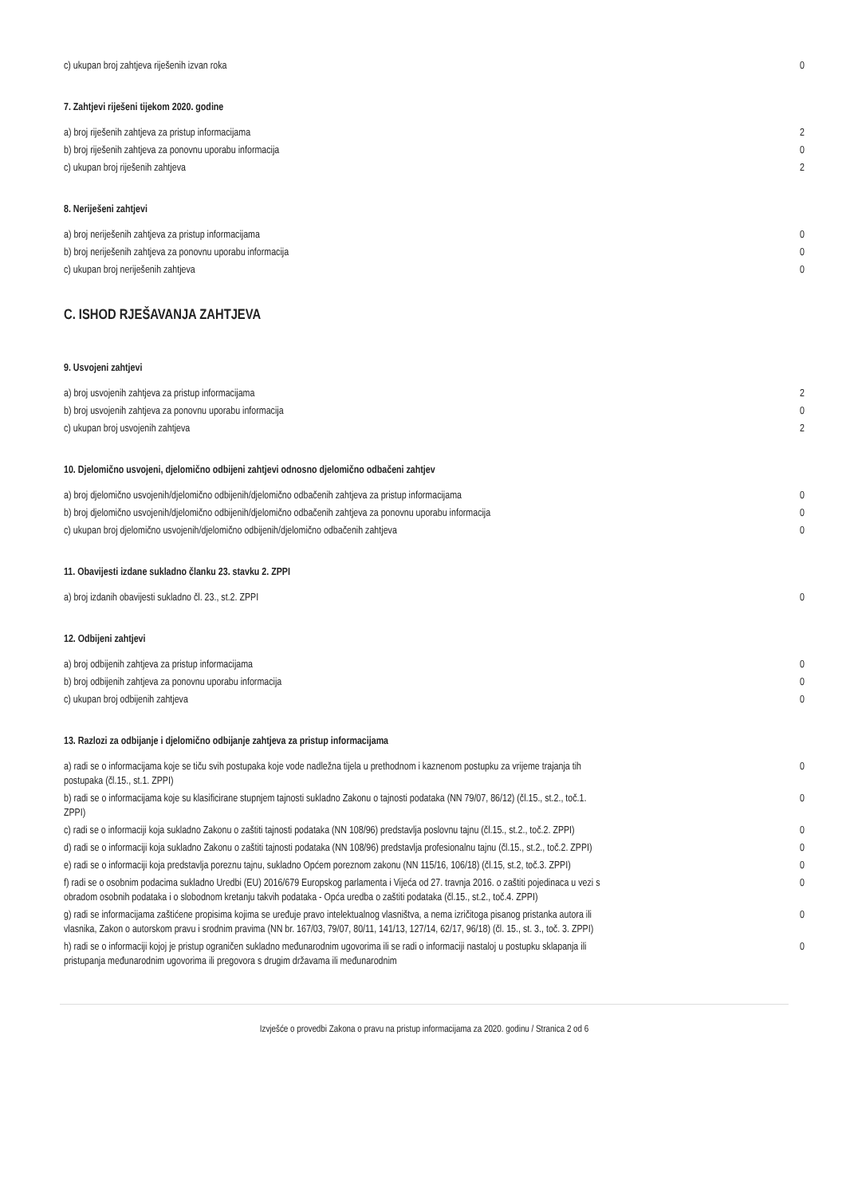| c) ukupan broj zahtjeva riješenih izvan roka | 0 |
7. Zahtjevi riješeni tijekom 2020. godine
| a) broj riješenih zahtjeva za pristup informacijama | 2 |
| b) broj riješenih zahtjeva za ponovnu uporabu informacija | 0 |
| c) ukupan broj riješenih zahtjeva | 2 |
8. Neriješeni zahtjevi
| a) broj neriješenih zahtjeva za pristup informacijama | 0 |
| b) broj neriješenih zahtjeva za ponovnu uporabu informacija | 0 |
| c) ukupan broj neriješenih zahtjeva | 0 |
C. ISHOD RJEŠAVANJA ZAHTJEVA
9. Usvojeni zahtjevi
| a) broj usvojenih zahtjeva za pristup informacijama | 2 |
| b) broj usvojenih zahtjeva za ponovnu uporabu informacija | 0 |
| c) ukupan broj usvojenih zahtjeva | 2 |
10. Djelomično usvojeni, djelomično odbijeni zahtjevi odnosno djelomično odbačeni zahtjev
| a) broj djelomično usvojenih/djelomično odbijenih/djelomično odbačenih zahtjeva za pristup informacijama | 0 |
| b) broj djelomično usvojenih/djelomično odbijenih/djelomično odbačenih zahtjeva za ponovnu uporabu informacija | 0 |
| c) ukupan broj djelomično usvojenih/djelomično odbijenih/djelomično odbačenih zahtjeva | 0 |
11. Obavijesti izdane sukladno članku 23. stavku 2. ZPPI
| a) broj izdanih obavijesti sukladno čl. 23., st.2. ZPPI | 0 |
12. Odbijeni zahtjevi
| a) broj odbijenih zahtjeva za pristup informacijama | 0 |
| b) broj odbijenih zahtjeva za ponovnu uporabu informacija | 0 |
| c) ukupan broj odbijenih zahtjeva | 0 |
13. Razlozi za odbijanje i djelomično odbijanje zahtjeva za pristup informacijama
| a) radi se o informacijama koje se tiču svih postupaka koje vode nadležna tijela u prethodnom i kaznenom postupku za vrijeme trajanja tih postupaka (čl.15., st.1. ZPPI) | 0 |
| b) radi se o informacijama koje su klasificirane stupnjem tajnosti sukladno Zakonu o tajnosti podataka (NN 79/07, 86/12) (čl.15., st.2., toč.1. ZPPI) | 0 |
| c) radi se o informaciji koja sukladno Zakonu o zaštiti tajnosti podataka (NN 108/96) predstavlja poslovnu tajnu (čl.15., st.2., toč.2. ZPPI) | 0 |
| d) radi se o informaciji koja sukladno Zakonu o zaštiti tajnosti podataka (NN 108/96) predstavlja profesionalnu tajnu (čl.15., st.2., toč.2. ZPPI) | 0 |
| e) radi se o informaciji koja predstavlja poreznu tajnu, sukladno Općem poreznom zakonu (NN 115/16, 106/18) (čl.15, st.2, toč.3. ZPPI) | 0 |
| f) radi se o osobnim podacima sukladno Uredbi (EU) 2016/679 Europskog parlamenta i Vijeća od 27. travnja 2016. o zaštiti pojedinaca u vezi s obradom osobnih podataka i o slobodnom kretanju takvih podataka - Opća uredba o zaštiti podataka (čl.15., st.2., toč.4. ZPPI) | 0 |
| g) radi se informacijama zaštićene propisima kojima se uređuje pravo intelektualnog vlasništva, a nema izričitoga pisanog pristanka autora ili vlasnika, Zakon o autorskom pravu i srodnim pravima (NN br. 167/03, 79/07, 80/11, 141/13, 127/14, 62/17, 96/18) (čl. 15., st. 3., toč. 3. ZPPI) | 0 |
| h) radi se o informaciji kojoj je pristup ograničen sukladno međunarodnim ugovorima ili se radi o informaciji nastaloj u postupku sklapanja ili pristupanja međunarodnim ugovorima ili pregovora s drugim državama ili međunarodnim | 0 |
Izvješće o provedbi Zakona o pravu na pristup informacijama za 2020. godinu / Stranica 2 od 6